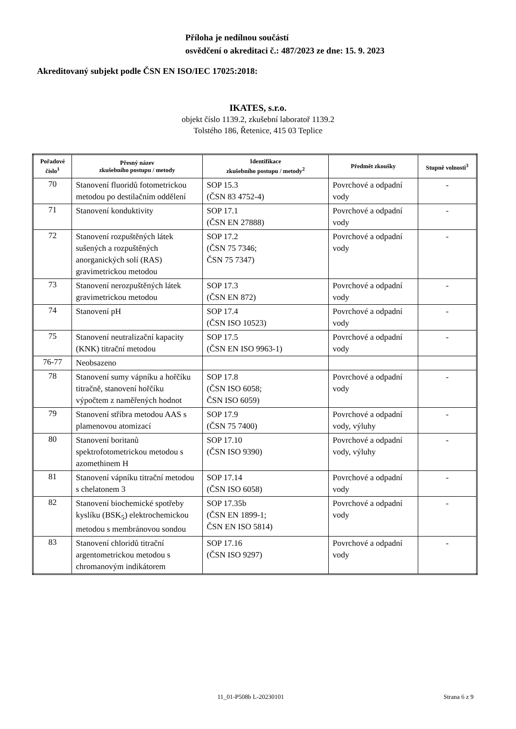Příloha je nedílnou součástí
osvědčení o akreditaci č.: 487/2023 ze dne: 15. 9. 2023
Akreditovaný subjekt podle ČSN EN ISO/IEC 17025:2018:
IKATES, s.r.o.
objekt číslo 1139.2, zkušební laboratoř 1139.2
Tolstého 186, Řetenice, 415 03 Teplice
| Pořadové číslo<sup>1</sup> | Přesný název zkušebního postupu / metody | Identifikace zkušebního postupu / metody<sup>2</sup> | Předmět zkoušky | Stupně volnosti<sup>3</sup> |
| --- | --- | --- | --- | --- |
| 70 | Stanovení fluoridů fotometrickou metodou po destilačním oddělení | SOP 15.3 (ČSN 83 4752-4) | Povrchové a odpadní vody | - |
| 71 | Stanovení konduktivity | SOP 17.1 (ČSN EN 27888) | Povrchové a odpadní vody | - |
| 72 | Stanovení rozpuštěných látek sušených a rozpuštěných anorganických solí (RAS) gravimetrickou metodou | SOP 17.2 (ČSN 75 7346; ČSN 75 7347) | Povrchové a odpadní vody | - |
| 73 | Stanovení nerozpuštěných látek gravimetrickou metodou | SOP 17.3 (ČSN EN 872) | Povrchové a odpadní vody | - |
| 74 | Stanovení pH | SOP 17.4 (ČSN ISO 10523) | Povrchové a odpadní vody | - |
| 75 | Stanovení neutralizační kapacity (KNK) titrační metodou | SOP 17.5 (ČSN EN ISO 9963-1) | Povrchové a odpadní vody | - |
| 76-77 | Neobsazeno | | | |
| 78 | Stanovení sumy vápníku a hořčíku titračně, stanovení hořčíku výpočtem z naměřených hodnot | SOP 17.8 (ČSN ISO 6058; ČSN ISO 6059) | Povrchové a odpadní vody | - |
| 79 | Stanovení stříbra metodou AAS s plamenovou atomizací | SOP 17.9 (ČSN 75 7400) | Povrchové a odpadní vody, výluhy | - |
| 80 | Stanovení boritanů spektrofotometrickou metodou s azomethinem H | SOP 17.10 (ČSN ISO 9390) | Povrchové a odpadní vody, výluhy | - |
| 81 | Stanovení vápníku titrační metodou s chelatonem 3 | SOP 17.14 (ČSN ISO 6058) | Povrchové a odpadní vody | - |
| 82 | Stanovení biochemické spotřeby kyslíku (BSK<sub>5</sub>) elektrochemickou metodou s membránovou sondou | SOP 17.35b (ČSN EN 1899-1; ČSN EN ISO 5814) | Povrchové a odpadní vody | - |
| 83 | Stanovení chloridů titrační argentometrickou metodou s chromanovým indikátorem | SOP 17.16 (ČSN ISO 9297) | Povrchové a odpadní vody | - |
11_01-P508b L-20230101 Strana 6 z 9